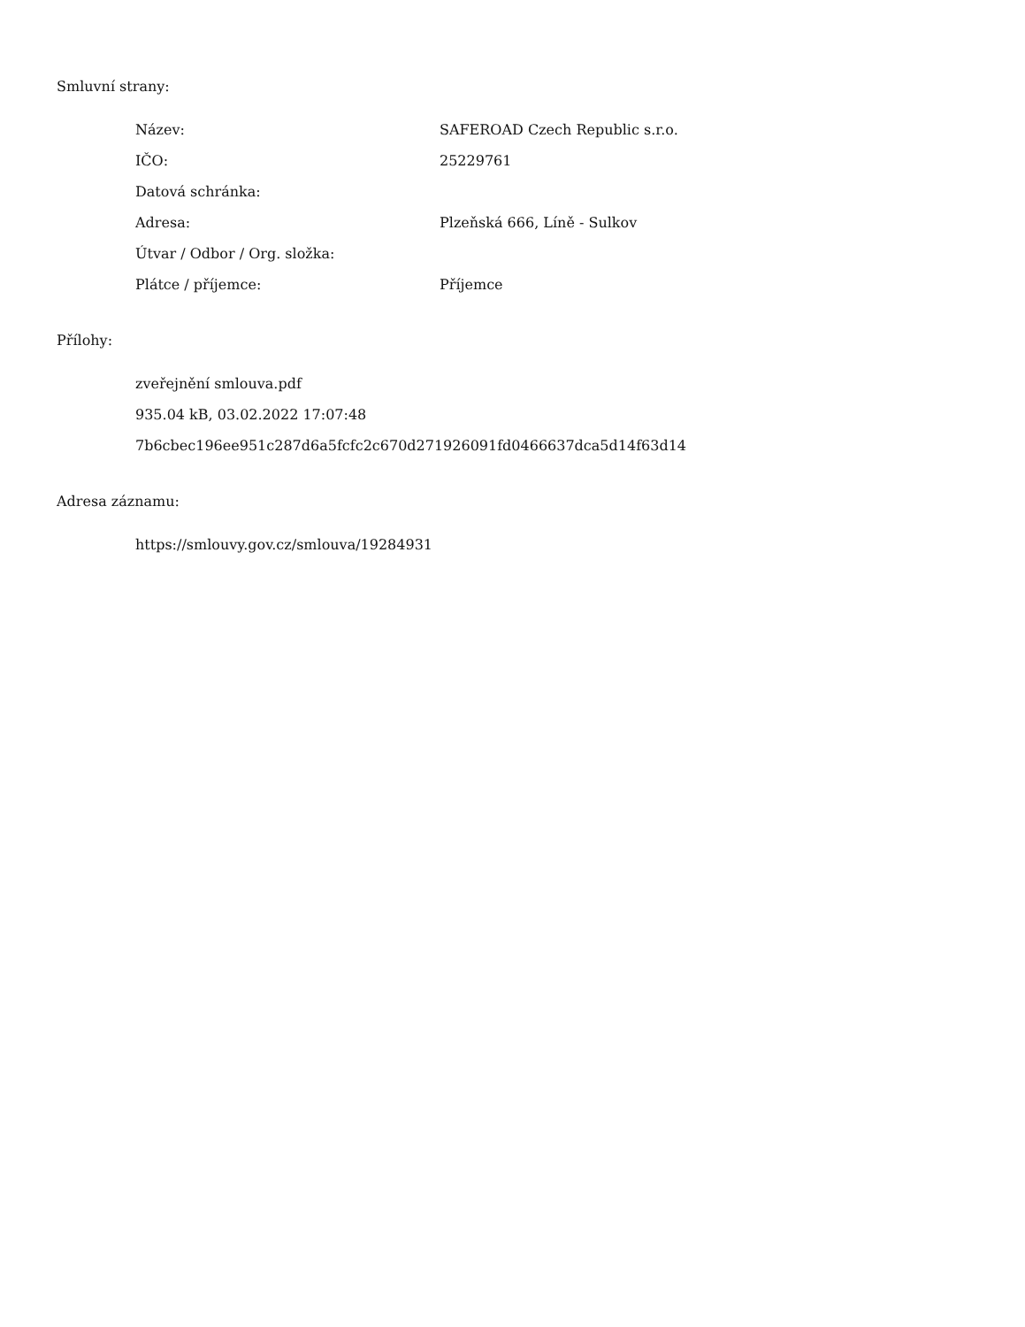Smluvní strany:
| Název: | SAFEROAD Czech Republic s.r.o. |
| IČO: | 25229761 |
| Datová schránka: | |
| Adresa: | Plzeňská 666, Líně - Sulkov |
| Útvar / Odbor / Org. složka: | |
| Plátce / příjemce: | Příjemce |
Přílohy:
zveřejnění smlouva.pdf
935.04 kB, 03.02.2022 17:07:48
7b6cbec196ee951c287d6a5fcfc2c670d271926091fd0466637dca5d14f63d14
Adresa záznamu:
https://smlouvy.gov.cz/smlouva/19284931